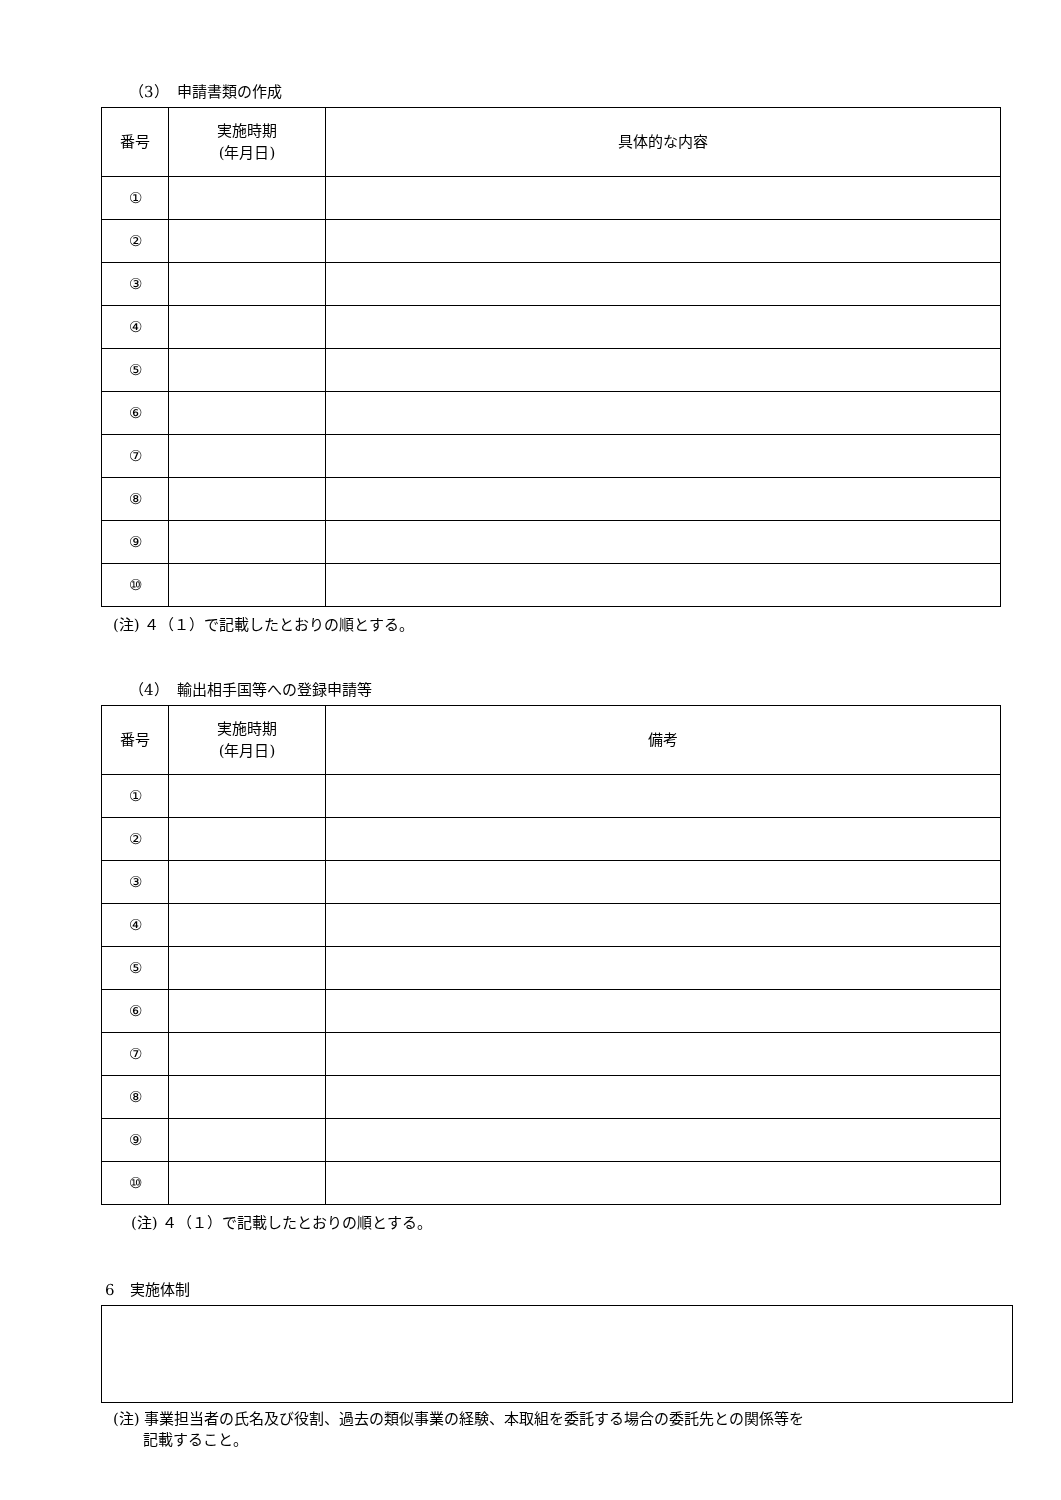（3）　申請書類の作成
| 番号 | 実施時期 (年月日) | 具体的な内容 |
| --- | --- | --- |
| ① | | |
| ② | | |
| ③ | | |
| ④ | | |
| ⑤ | | |
| ⑥ | | |
| ⑦ | | |
| ⑧ | | |
| ⑨ | | |
| ⑩ | | |
(注) ４（１）で記載したとおりの順とする。
（4）　輸出相手国等への登録申請等
| 番号 | 実施時期 (年月日) | 備考 |
| --- | --- | --- |
| ① | | |
| ② | | |
| ③ | | |
| ④ | | |
| ⑤ | | |
| ⑥ | | |
| ⑦ | | |
| ⑧ | | |
| ⑨ | | |
| ⑩ | | |
(注) ４（１）で記載したとおりの順とする。
6　実施体制
(注) 事業担当者の氏名及び役割、過去の類似事業の経験、本取組を委託する場合の委託先との関係等を
　　記載すること。